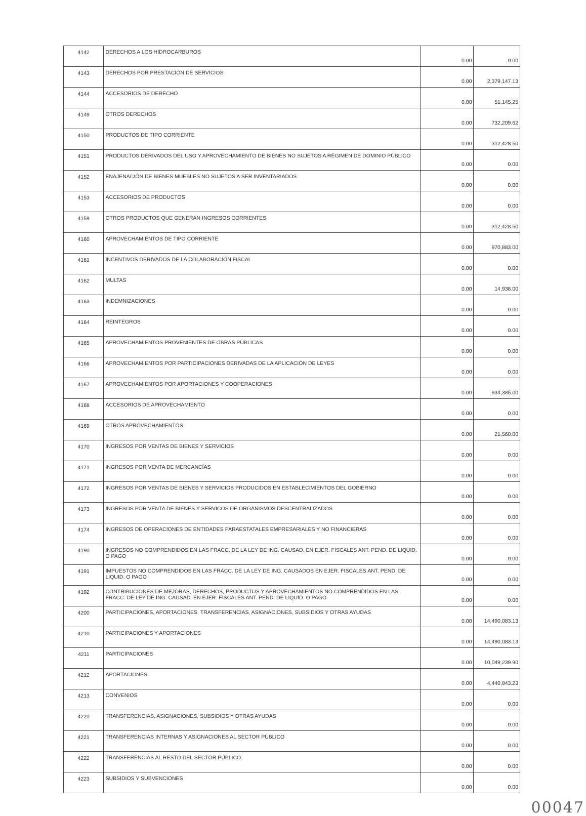| 4142 | DERECHOS A LOS HIDROCARBUROS | 0.00 | 0.00 |
| 4143 | DERECHOS POR PRESTACIÓN DE SERVICIOS | 0.00 | 2,379,147.13 |
| 4144 | ACCESORIOS DE DERECHO | 0.00 | 51,145.25 |
| 4149 | OTROS DERECHOS | 0.00 | 732,209.62 |
| 4150 | PRODUCTOS DE TIPO CORRIENTE | 0.00 | 312,428.50 |
| 4151 | PRODUCTOS DERIVADOS DEL USO Y APROVECHAMIENTO DE BIENES NO SUJETOS A RÉGIMEN DE DOMINIO PÚBLICO | 0.00 | 0.00 |
| 4152 | ENAJENACIÓN DE BIENES MUEBLES NO SUJETOS A SER INVENTARIADOS | 0.00 | 0.00 |
| 4153 | ACCESORIOS DE PRODUCTOS | 0.00 | 0.00 |
| 4159 | OTROS PRODUCTOS QUE GENERAN INGRESOS CORRIENTES | 0.00 | 312,428.50 |
| 4160 | APROVECHAMIENTOS DE TIPO CORRIENTE | 0.00 | 970,883.00 |
| 4161 | INCENTIVOS DERIVADOS DE LA COLABORACIÓN FISCAL | 0.00 | 0.00 |
| 4162 | MULTAS | 0.00 | 14,938.00 |
| 4163 | INDEMNIZACIONES | 0.00 | 0.00 |
| 4164 | REINTEGROS | 0.00 | 0.00 |
| 4165 | APROVECHAMIENTOS PROVENIENTES DE OBRAS PÚBLICAS | 0.00 | 0.00 |
| 4166 | APROVECHAMIENTOS POR PARTICIPACIONES DERIVADAS DE LA APLICACIÓN DE LEYES | 0.00 | 0.00 |
| 4167 | APROVECHAMIENTOS POR APORTACIONES Y COOPERACIONES | 0.00 | 934,385.00 |
| 4168 | ACCESORIOS DE APROVECHAMIENTO | 0.00 | 0.00 |
| 4169 | OTROS APROVECHAMIENTOS | 0.00 | 21,560.00 |
| 4170 | INGRESOS POR VENTAS DE BIENES Y SERVICIOS | 0.00 | 0.00 |
| 4171 | INGRESOS POR VENTA DE MERCANCÍAS | 0.00 | 0.00 |
| 4172 | INGRESOS POR VENTAS DE BIENES Y SERVICIOS PRODUCIDOS EN ESTABLECIMIENTOS DEL GOBIERNO | 0.00 | 0.00 |
| 4173 | INGRESOS POR VENTA DE BIENES Y SERVICOS DE ORGANISMOS DESCENTRALIZADOS | 0.00 | 0.00 |
| 4174 | INGRESOS DE OPERACIONES DE ENTIDADES PARAESTATALES EMPRESARIALES Y NO FINANCIERAS | 0.00 | 0.00 |
| 4190 | INGRESOS NO COMPRENDIDOS EN LAS FRACC. DE LA LEY DE ING. CAUSAD. EN EJER. FISCALES ANT. PEND. DE LIQUID. O PAGO | 0.00 | 0.00 |
| 4191 | IMPUESTOS NO COMPRENDIDOS EN LAS FRACC. DE LA LEY DE ING. CAUSADOS EN EJER. FISCALES ANT. PEND. DE LIQUID. O PAGO | 0.00 | 0.00 |
| 4192 | CONTRIBUCIONES DE MEJORAS, DERECHOS, PRODUCTOS Y APROVECHAMIENTOS NO COMPRENDIDOS EN LAS FRACC. DE LEY DE ING. CAUSAD. EN EJER. FISCALES ANT. PEND. DE LIQUID. O PAGO | 0.00 | 0.00 |
| 4200 | PARTICIPACIONES, APORTACIONES, TRANSFERENCIAS, ASIGNACIONES, SUBSIDIOS Y OTRAS AYUDAS | 0.00 | 14,490,083.13 |
| 4210 | PARTICIPACIONES Y APORTACIONES | 0.00 | 14,490,083.13 |
| 4211 | PARTICIPACIONES | 0.00 | 10,049,239.90 |
| 4212 | APORTACIONES | 0.00 | 4,440,843.23 |
| 4213 | CONVENIOS | 0.00 | 0.00 |
| 4220 | TRANSFERENCIAS, ASIGNACIONES, SUBSIDIOS Y OTRAS AYUDAS | 0.00 | 0.00 |
| 4221 | TRANSFERENCIAS INTERNAS Y ASIGNACIONES AL SECTOR PÚBLICO | 0.00 | 0.00 |
| 4222 | TRANSFERENCIAS AL RESTO DEL SECTOR PÚBLICO | 0.00 | 0.00 |
| 4223 | SUBSIDIOS Y SUBVENCIONES | 0.00 | 0.00 |
00047